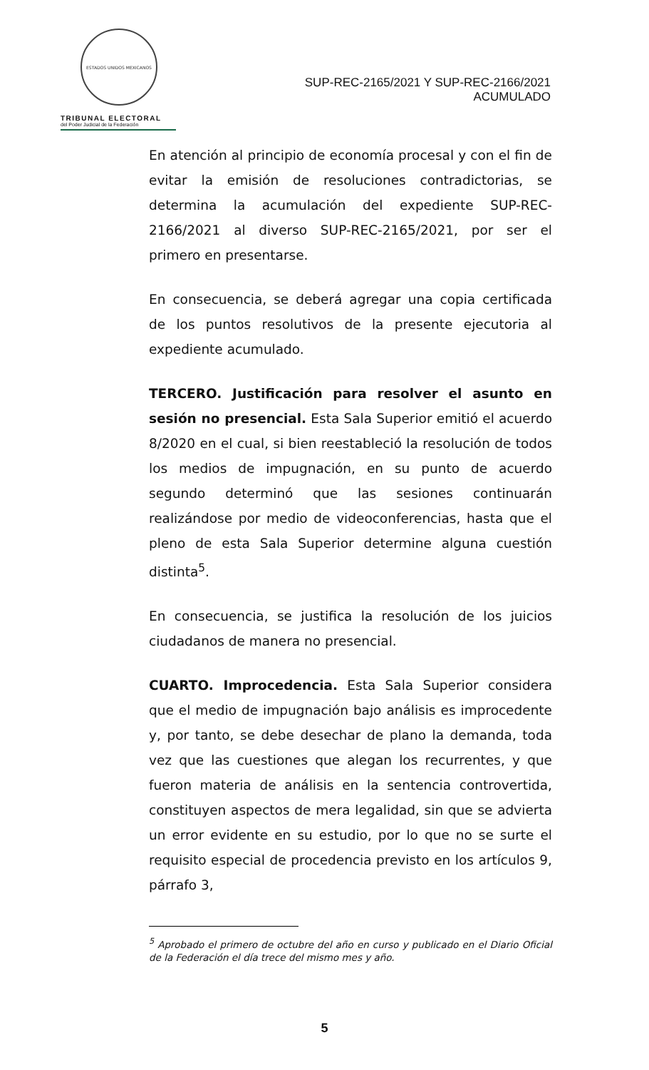ESTADOS UNIDOS MEXICANOS
TRIBUNAL ELECTORAL
del Poder Judicial de la Federación
SUP-REC-2165/2021 Y SUP-REC-2166/2021
ACUMULADO
En atención al principio de economía procesal y con el fin de evitar la emisión de resoluciones contradictorias, se determina la acumulación del expediente SUP-REC-2166/2021 al diverso SUP-REC-2165/2021, por ser el primero en presentarse.
En consecuencia, se deberá agregar una copia certificada de los puntos resolutivos de la presente ejecutoria al expediente acumulado.
TERCERO. Justificación para resolver el asunto en sesión no presencial. Esta Sala Superior emitió el acuerdo 8/2020 en el cual, si bien reestableció la resolución de todos los medios de impugnación, en su punto de acuerdo segundo determinó que las sesiones continuarán realizándose por medio de videoconferencias, hasta que el pleno de esta Sala Superior determine alguna cuestión distinta<sup>5</sup>.
En consecuencia, se justifica la resolución de los juicios ciudadanos de manera no presencial.
CUARTO. Improcedencia. Esta Sala Superior considera que el medio de impugnación bajo análisis es improcedente y, por tanto, se debe desechar de plano la demanda, toda vez que las cuestiones que alegan los recurrentes, y que fueron materia de análisis en la sentencia controvertida, constituyen aspectos de mera legalidad, sin que se advierta un error evidente en su estudio, por lo que no se surte el requisito especial de procedencia previsto en los artículos 9, párrafo 3,
<sup>5</sup> Aprobado el primero de octubre del año en curso y publicado en el Diario Oficial de la Federación el día trece del mismo mes y año.
5